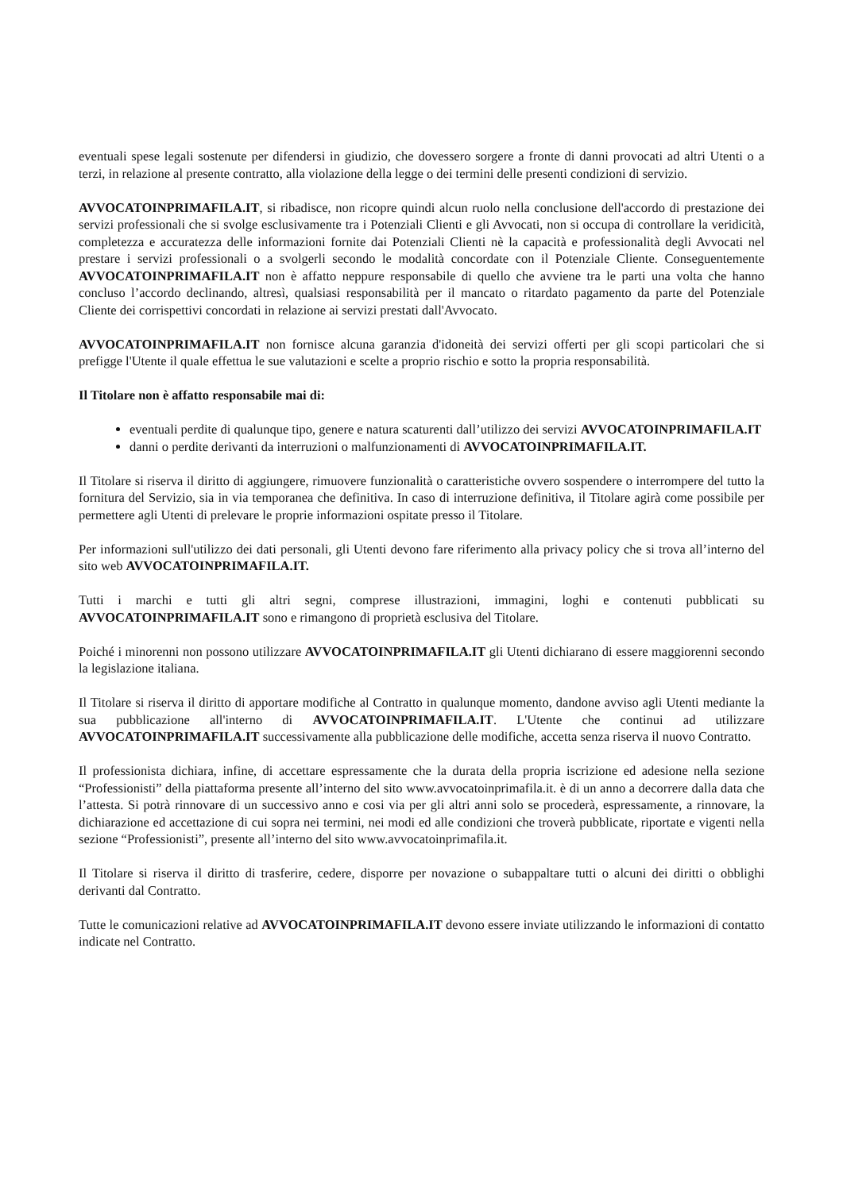eventuali spese legali sostenute per difendersi in giudizio, che dovessero sorgere a fronte di danni provocati ad altri Utenti o a terzi, in relazione al presente contratto, alla violazione della legge o dei termini delle presenti condizioni di servizio.
AVVOCATOINPRIMAFILA.IT, si ribadisce, non ricopre quindi alcun ruolo nella conclusione dell'accordo di prestazione dei servizi professionali che si svolge esclusivamente tra i Potenziali Clienti e gli Avvocati, non si occupa di controllare la veridicità, completezza e accuratezza delle informazioni fornite dai Potenziali Clienti nè la capacità e professionalità degli Avvocati nel prestare i servizi professionali o a svolgerli secondo le modalità concordate con il Potenziale Cliente. Conseguentemente AVVOCATOINPRIMAFILA.IT non è affatto neppure responsabile di quello che avviene tra le parti una volta che hanno concluso l’accordo declinando, altresì, qualsiasi responsabilità per il mancato o ritardato pagamento da parte del Potenziale Cliente dei corrispettivi concordati in relazione ai servizi prestati dall'Avvocato.
AVVOCATOINPRIMAFILA.IT non fornisce alcuna garanzia d'idoneità dei servizi offerti per gli scopi particolari che si prefigge l'Utente il quale effettua le sue valutazioni e scelte a proprio rischio e sotto la propria responsabilità.
Il Titolare non è affatto responsabile mai di:
eventuali perdite di qualunque tipo, genere e natura scaturenti dall’utilizzo dei servizi AVVOCATOINPRIMAFILA.IT
danni o perdite derivanti da interruzioni o malfunzionamenti di AVVOCATOINPRIMAFILA.IT.
Il Titolare si riserva il diritto di aggiungere, rimuovere funzionalità o caratteristiche ovvero sospendere o interrompere del tutto la fornitura del Servizio, sia in via temporanea che definitiva. In caso di interruzione definitiva, il Titolare agirà come possibile per permettere agli Utenti di prelevare le proprie informazioni ospitate presso il Titolare.
Per informazioni sull'utilizzo dei dati personali, gli Utenti devono fare riferimento alla privacy policy che si trova all’interno del sito web AVVOCATOINPRIMAFILA.IT.
Tutti i marchi e tutti gli altri segni, comprese illustrazioni, immagini, loghi e contenuti pubblicati su AVVOCATOINPRIMAFILA.IT sono e rimangono di proprietà esclusiva del Titolare.
Poiché i minorenni non possono utilizzare AVVOCATOINPRIMAFILA.IT gli Utenti dichiarano di essere maggiorenni secondo la legislazione italiana.
Il Titolare si riserva il diritto di apportare modifiche al Contratto in qualunque momento, dandone avviso agli Utenti mediante la sua pubblicazione all'interno di AVVOCATOINPRIMAFILA.IT. L'Utente che continui ad utilizzare AVVOCATOINPRIMAFILA.IT successivamente alla pubblicazione delle modifiche, accetta senza riserva il nuovo Contratto.
Il professionista dichiara, infine, di accettare espressamente che la durata della propria iscrizione ed adesione nella sezione “Professionisti” della piattaforma presente all’interno del sito www.avvocatoinprimafila.it. è di un anno a decorrere dalla data che l’attesta. Si potrà rinnovare di un successivo anno e cosi via per gli altri anni solo se procederà, espressamente, a rinnovare, la dichiarazione ed accettazione di cui sopra nei termini, nei modi ed alle condizioni che troverà pubblicate, riportate e vigenti nella sezione “Professionisti”, presente all’interno del sito www.avvocatoinprimafila.it.
Il Titolare si riserva il diritto di trasferire, cedere, disporre per novazione o subappaltare tutti o alcuni dei diritti o obblighi derivanti dal Contratto.
Tutte le comunicazioni relative ad AVVOCATOINPRIMAFILA.IT devono essere inviate utilizzando le informazioni di contatto indicate nel Contratto.